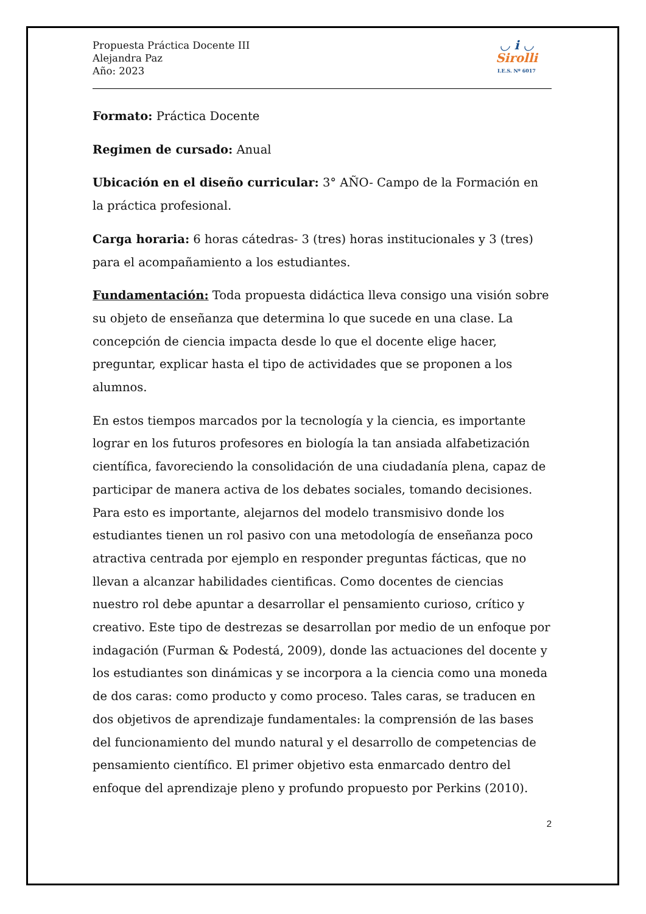Propuesta Práctica Docente III
Alejandra Paz
Año: 2023
◡ i ◡
Sirolli
I.E.S. Nº 6017
Formato: Práctica Docente
Regimen de cursado: Anual
Ubicación en el diseño curricular: 3° AÑO- Campo de la Formación en la práctica profesional.
Carga horaria: 6 horas cátedras- 3 (tres) horas institucionales y 3 (tres) para el acompañamiento a los estudiantes.
Fundamentación: Toda propuesta didáctica lleva consigo una visión sobre su objeto de enseñanza que determina lo que sucede en una clase. La concepción de ciencia impacta desde lo que el docente elige hacer, preguntar, explicar hasta el tipo de actividades que se proponen a los alumnos.
En estos tiempos marcados por la tecnología y la ciencia, es importante lograr en los futuros profesores en biología la tan ansiada alfabetización científica, favoreciendo la consolidación de una ciudadanía plena, capaz de participar de manera activa de los debates sociales, tomando decisiones. Para esto es importante, alejarnos del modelo transmisivo donde los estudiantes tienen un rol pasivo con una metodología de enseñanza poco atractiva centrada por ejemplo en responder preguntas fácticas, que no llevan a alcanzar habilidades cientificas. Como docentes de ciencias nuestro rol debe apuntar a desarrollar el pensamiento curioso, crítico y creativo. Este tipo de destrezas se desarrollan por medio de un enfoque por indagación (Furman & Podestá, 2009), donde las actuaciones del docente y los estudiantes son dinámicas y se incorpora a la ciencia como una moneda de dos caras: como producto y como proceso. Tales caras, se traducen en dos objetivos de aprendizaje fundamentales: la comprensión de las bases del funcionamiento del mundo natural y el desarrollo de competencias de pensamiento científico. El primer objetivo esta enmarcado dentro del enfoque del aprendizaje pleno y profundo propuesto por Perkins (2010).
2